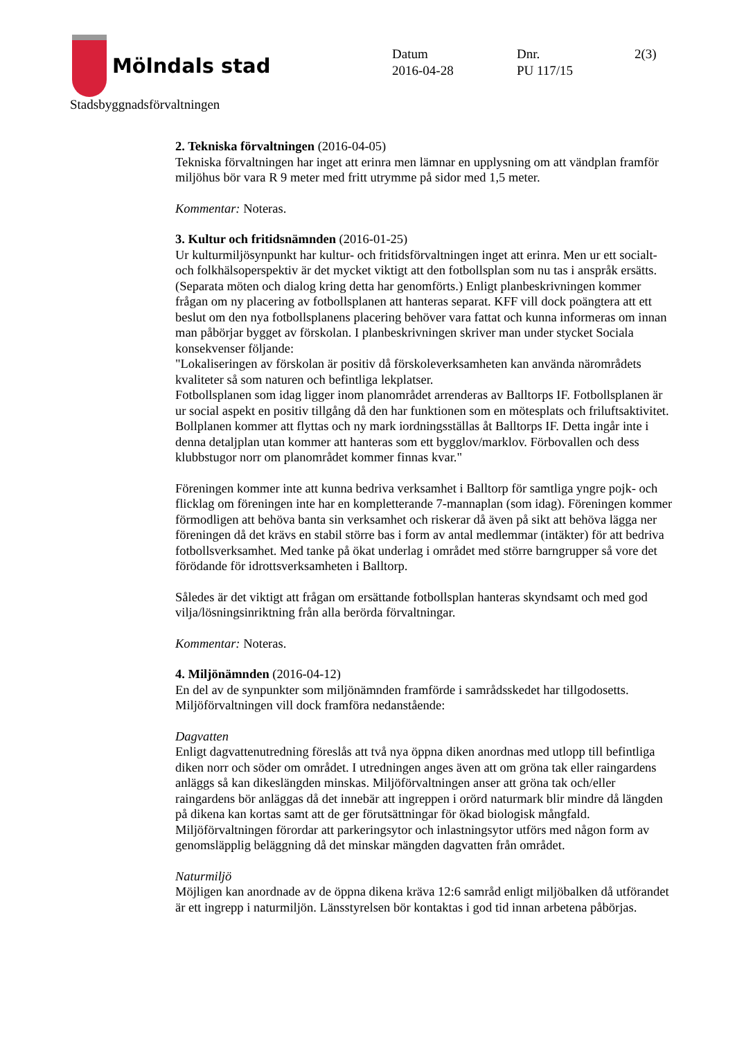Mölndals stad
Stadsbyggnadsförvaltningen
Datum
2016-04-28
Dnr.
PU 117/15
2(3)
2. Tekniska förvaltningen (2016-04-05)
Tekniska förvaltningen har inget att erinra men lämnar en upplysning om att vändplan framför miljöhus bör vara R 9 meter med fritt utrymme på sidor med 1,5 meter.
Kommentar: Noteras.
3. Kultur och fritidsnämnden (2016-01-25)
Ur kulturmiljösynpunkt har kultur- och fritidsförvaltningen inget att erinra. Men ur ett socialt- och folkhälsoperspektiv är det mycket viktigt att den fotbollsplan som nu tas i anspråk ersätts. (Separata möten och dialog kring detta har genomförts.) Enligt planbeskrivningen kommer frågan om ny placering av fotbollsplanen att hanteras separat. KFF vill dock poängtera att ett beslut om den nya fotbollsplanens placering behöver vara fattat och kunna informeras om innan man påbörjar bygget av förskolan. I planbeskrivningen skriver man under stycket Sociala konsekvenser följande:
"Lokaliseringen av förskolan är positiv då förskoleverksamheten kan använda närområdets kvaliteter så som naturen och befintliga lekplatser.
Fotbollsplanen som idag ligger inom planområdet arrenderas av Balltorps IF. Fotbollsplanen är ur social aspekt en positiv tillgång då den har funktionen som en mötesplats och friluftsaktivitet. Bollplanen kommer att flyttas och ny mark iordningsställas åt Balltorps IF. Detta ingår inte i denna detaljplan utan kommer att hanteras som ett bygglov/marklov. Förbovallen och dess klubbstugor norr om planområdet kommer finnas kvar."
Föreningen kommer inte att kunna bedriva verksamhet i Balltorp för samtliga yngre pojk- och flicklag om föreningen inte har en kompletterande 7-mannaplan (som idag). Föreningen kommer förmodligen att behöva banta sin verksamhet och riskerar då även på sikt att behöva lägga ner föreningen då det krävs en stabil större bas i form av antal medlemmar (intäkter) för att bedriva fotbollsverksamhet. Med tanke på ökat underlag i området med större barngrupper så vore det förödande för idrottsverksamheten i Balltorp.
Således är det viktigt att frågan om ersättande fotbollsplan hanteras skyndsamt och med god vilja/lösningsinriktning från alla berörda förvaltningar.
Kommentar: Noteras.
4. Miljönämnden (2016-04-12)
En del av de synpunkter som miljönämnden framförde i samrådsskedet har tillgodosetts. Miljöförvaltningen vill dock framföra nedanstående:
Dagvatten
Enligt dagvattenutredning föreslås att två nya öppna diken anordnas med utlopp till befintliga diken norr och söder om området. I utredningen anges även att om gröna tak eller raingardens anläggs så kan dikeslängden minskas. Miljöförvaltningen anser att gröna tak och/eller raingardens bör anläggas då det innebär att ingreppen i orörd naturmark blir mindre då längden på dikena kan kortas samt att de ger förutsättningar för ökad biologisk mångfald. Miljöförvaltningen förordar att parkeringsytor och inlastningsytor utförs med någon form av genomsläpplig beläggning då det minskar mängden dagvatten från området.
Naturmiljö
Möjligen kan anordnade av de öppna dikena kräva 12:6 samråd enligt miljöbalken då utförandet är ett ingrepp i naturmiljön. Länsstyrelsen bör kontaktas i god tid innan arbetena påbörjas.